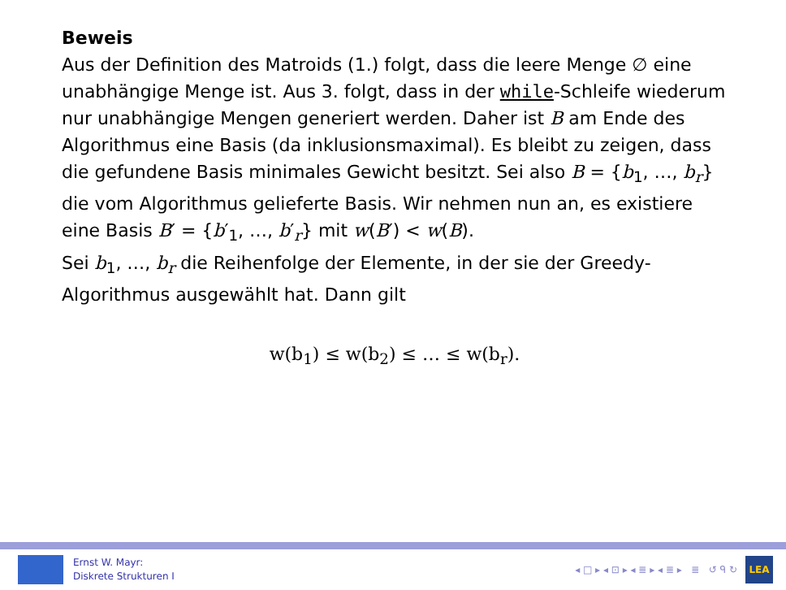Beweis
Aus der Definition des Matroids (1.) folgt, dass die leere Menge ∅ eine unabhängige Menge ist. Aus 3. folgt, dass in der while-Schleife wiederum nur unabhängige Mengen generiert werden. Daher ist B am Ende des Algorithmus eine Basis (da inklusionsmaximal). Es bleibt zu zeigen, dass die gefundene Basis minimales Gewicht besitzt. Sei also B = {b<sub>1</sub>, …, b<sub>r</sub>} die vom Algorithmus gelieferte Basis. Wir nehmen nun an, es existiere eine Basis B′ = {b′<sub>1</sub>, …, b′<sub>r</sub>} mit w(B′) < w(B).
Sei b<sub>1</sub>, …, b<sub>r</sub> die Reihenfolge der Elemente, in der sie der Greedy-Algorithmus ausgewählt hat. Dann gilt
w(b<sub>1</sub>) ≤ w(b<sub>2</sub>) ≤ … ≤ w(b<sub>r</sub>).
Ernst W. Mayr:
Diskrete Strukturen I
◂ □ ▸ ◂ ⊡ ▸ ◂ ≣ ▸ ◂ ≣ ▸ ≣ ↺ ᑫ ↻
LEA